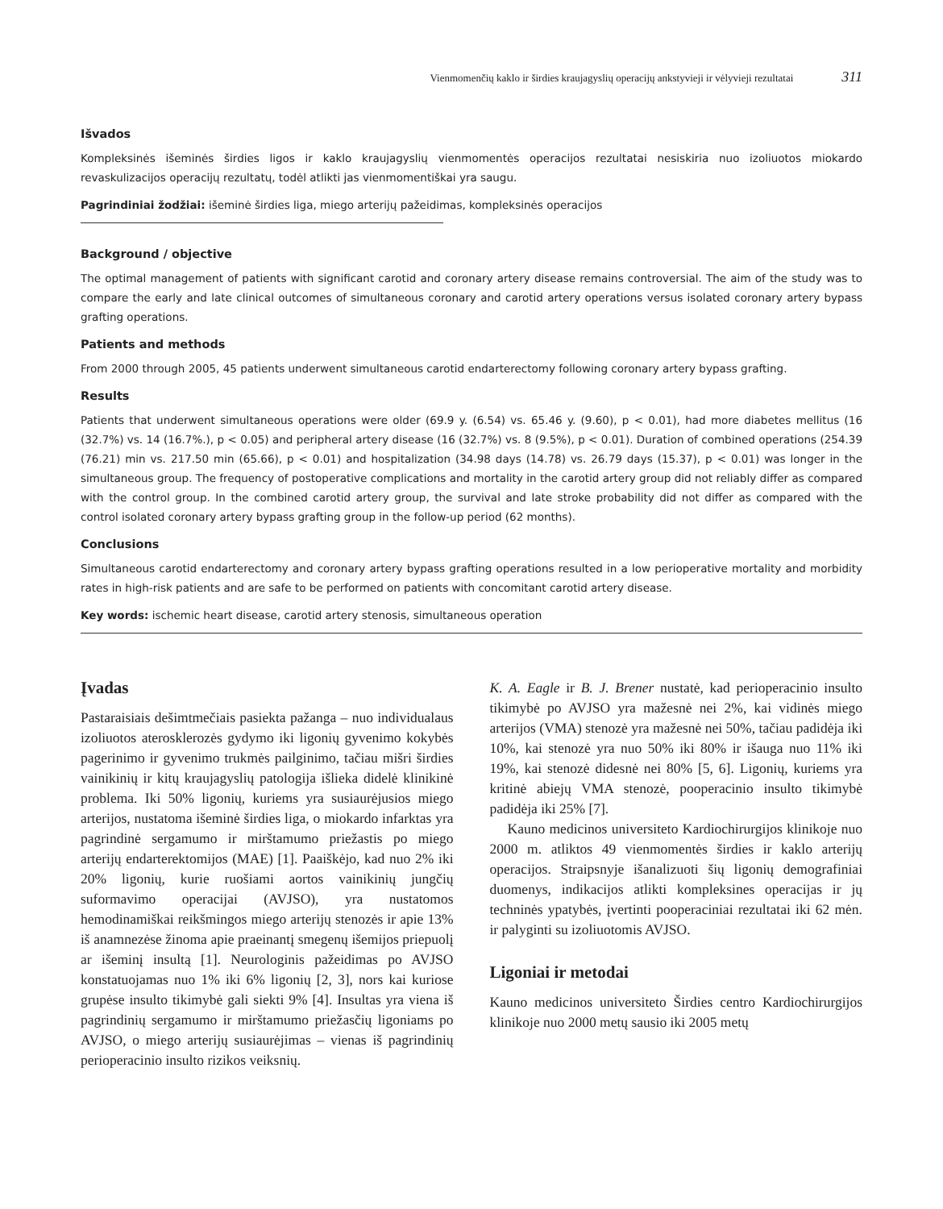Vienmomenčių kaklo ir širdies kraujagyslių operacijų ankstyvieji ir vėlyvieji rezultatai 311
Išvados
Kompleksinės išeminės širdies ligos ir kaklo kraujagyslių vienmomentės operacijos rezultatai nesiskiria nuo izoliuotos miokardo revaskulizacijos operacijų rezultatų, todėl atlikti jas vienmomentiškai yra saugu.
Pagrindiniai žodžiai: išeminė širdies liga, miego arterijų pažeidimas, kompleksinės operacijos
Background / objective
The optimal management of patients with significant carotid and coronary artery disease remains controversial. The aim of the study was to compare the early and late clinical outcomes of simultaneous coronary and carotid artery operations versus isolated coronary artery bypass grafting operations.
Patients and methods
From 2000 through 2005, 45 patients underwent simultaneous carotid endarterectomy following coronary artery bypass grafting.
Results
Patients that underwent simultaneous operations were older (69.9 y. (6.54) vs. 65.46 y. (9.60), p < 0.01), had more diabetes mellitus (16 (32.7%) vs. 14 (16.7%.), p < 0.05) and peripheral artery disease (16 (32.7%) vs. 8 (9.5%), p < 0.01). Duration of combined operations (254.39 (76.21) min vs. 217.50 min (65.66), p < 0.01) and hospitalization (34.98 days (14.78) vs. 26.79 days (15.37), p < 0.01) was longer in the simultaneous group. The frequency of postoperative complications and mortality in the carotid artery group did not reliably differ as compared with the control group. In the combined carotid artery group, the survival and late stroke probability did not differ as compared with the control isolated coronary artery bypass grafting group in the follow-up period (62 months).
Conclusions
Simultaneous carotid endarterectomy and coronary artery bypass grafting operations resulted in a low perioperative mortality and morbidity rates in high-risk patients and are safe to be performed on patients with concomitant carotid artery disease.
Key words: ischemic heart disease, carotid artery stenosis, simultaneous operation
Įvadas
Pastaraisiais dešimtmečiais pasiekta pažanga – nuo individualaus izoliuotos aterosklerozės gydymo iki ligonių gyvenimo kokybės pagerinimo ir gyvenimo trukmės pailginimo, tačiau mišri širdies vainikinių ir kitų kraujagyslių patologija išlieka didelė klinikinė problema. Iki 50% ligonių, kuriems yra susiaurėjusios miego arterijos, nustatoma išeminė širdies liga, o miokardo infarktas yra pagrindinė sergamumo ir mirštamumo priežastis po miego arterijų endarterektomijos (MAE) [1]. Paaiškėjo, kad nuo 2% iki 20% ligonių, kurie ruošiami aortos vainikinių jungčių suformavimo operacijai (AVJSO), yra nustatomos hemodinamiškai reikšmingos miego arterijų stenozės ir apie 13% iš anamnezėse žinoma apie praeinantį smegenų išemijos priepuolį ar išeminį insultą [1]. Neurologinis pažeidimas po AVJSO konstatuojamas nuo 1% iki 6% ligonių [2, 3], nors kai kuriose grupėse insulto tikimybė gali siekti 9% [4]. Insultas yra viena iš pagrindinių sergamumo ir mirštamumo priežasčių ligoniams po AVJSO, o miego arterijų susiaurėjimas – vienas iš pagrindinių perioperacinio insulto rizikos veiksnių.
K. A. Eagle ir B. J. Brener nustatė, kad perioperacinio insulto tikimybė po AVJSO yra mažesnė nei 2%, kai vidinės miego arterijos (VMA) stenozė yra mažesnė nei 50%, tačiau padidėja iki 10%, kai stenozė yra nuo 50% iki 80% ir išauga nuo 11% iki 19%, kai stenozė didesnė nei 80% [5, 6]. Ligonių, kuriems yra kritinė abiejų VMA stenozė, pooperacinio insulto tikimybė padidėja iki 25% [7].
Kauno medicinos universiteto Kardiochirurgijos klinikoje nuo 2000 m. atliktos 49 vienmomentės širdies ir kaklo arterijų operacijos. Straipsnyje išanalizuoti šių ligonių demografiniai duomenys, indikacijos atlikti kompleksines operacijas ir jų techninės ypatybės, įvertinti pooperaciniai rezultatai iki 62 mėn. ir palyginti su izoliuotomis AVJSO.
Ligoniai ir metodai
Kauno medicinos universiteto Širdies centro Kardiochirurgijos klinikoje nuo 2000 metų sausio iki 2005 metų